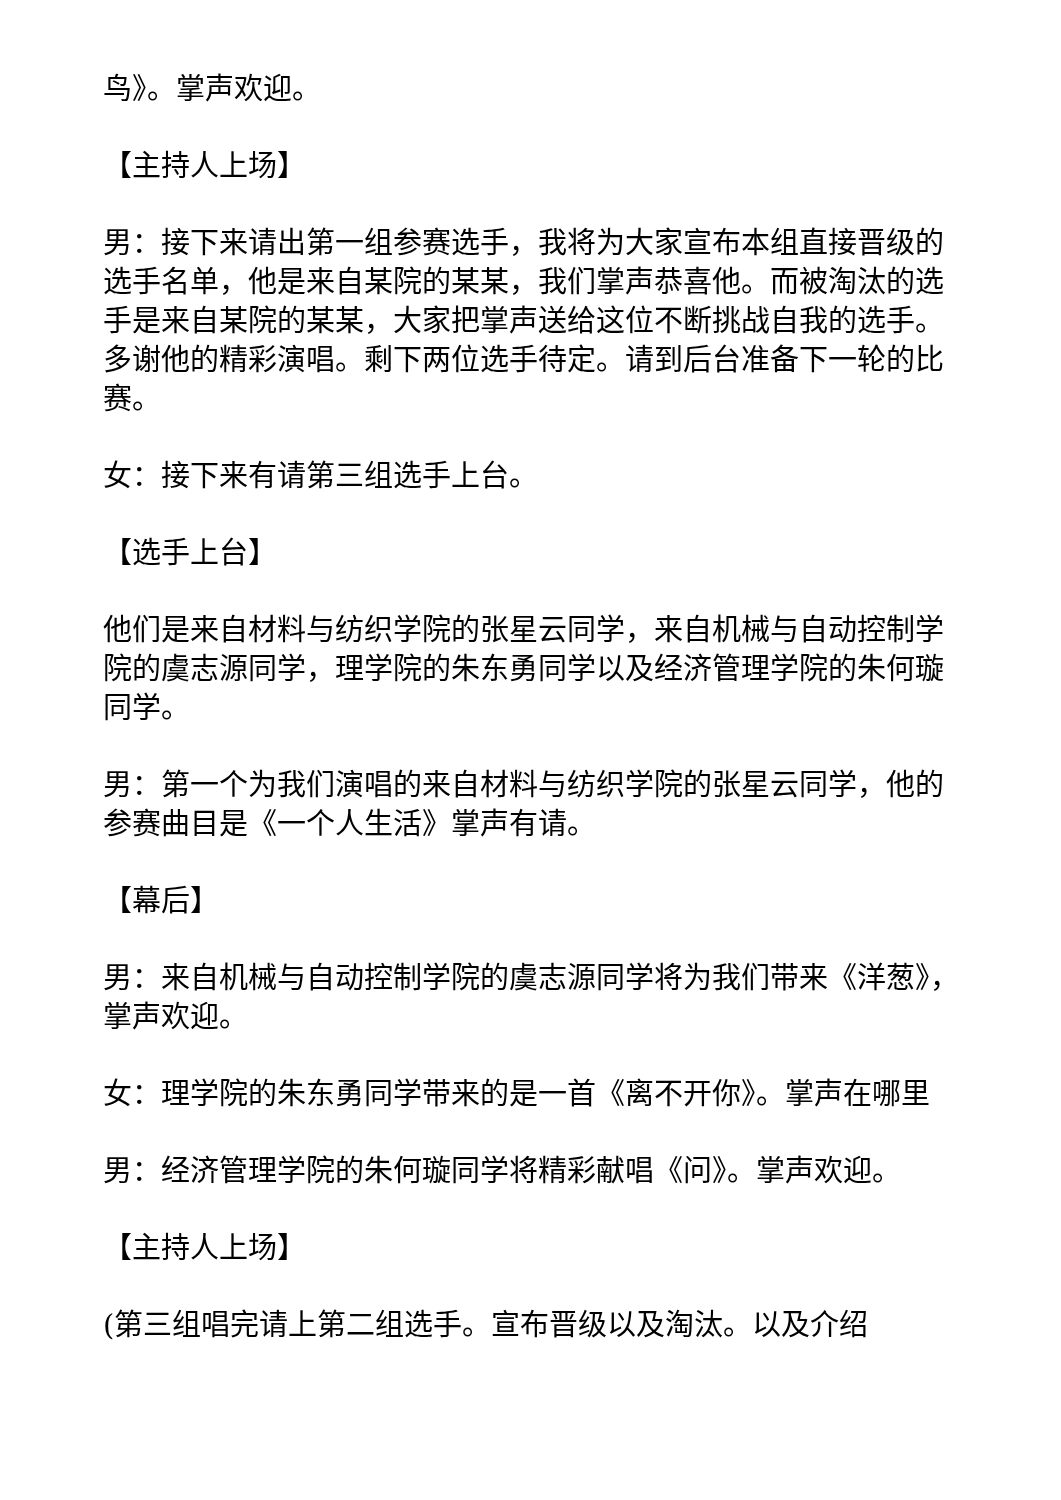鸟》。掌声欢迎。
【主持人上场】
男：接下来请出第一组参赛选手，我将为大家宣布本组直接晋级的选手名单，他是来自某院的某某，我们掌声恭喜他。而被淘汰的选手是来自某院的某某，大家把掌声送给这位不断挑战自我的选手。多谢他的精彩演唱。剩下两位选手待定。请到后台准备下一轮的比赛。
女：接下来有请第三组选手上台。
【选手上台】
他们是来自材料与纺织学院的张星云同学，来自机械与自动控制学院的虞志源同学，理学院的朱东勇同学以及经济管理学院的朱何璇同学。
男：第一个为我们演唱的来自材料与纺织学院的张星云同学，他的参赛曲目是《一个人生活》掌声有请。
【幕后】
男：来自机械与自动控制学院的虞志源同学将为我们带来《洋葱》，掌声欢迎。
女：理学院的朱东勇同学带来的是一首《离不开你》。掌声在哪里
男：经济管理学院的朱何璇同学将精彩献唱《问》。掌声欢迎。
【主持人上场】
(第三组唱完请上第二组选手。宣布晋级以及淘汰。以及介绍